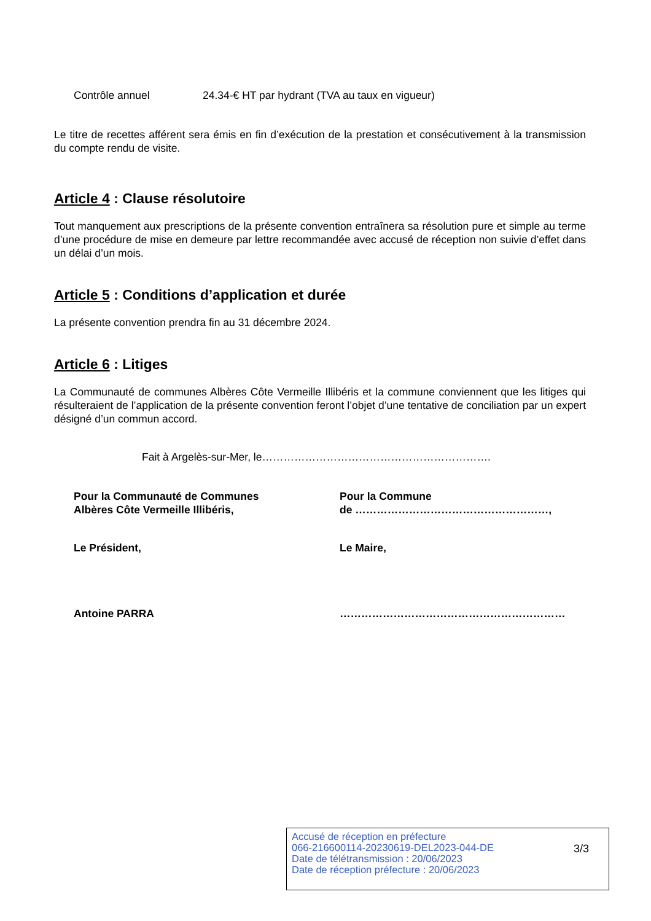Contrôle annuel 24.34-€ HT par hydrant (TVA au taux en vigueur)
Le titre de recettes afférent sera émis en fin d’exécution de la prestation et consécutivement à la transmission du compte rendu de visite.
Article 4 : Clause résolutoire
Tout manquement aux prescriptions de la présente convention entraînera sa résolution pure et simple au terme d’une procédure de mise en demeure par lettre recommandée avec accusé de réception non suivie d’effet dans un délai d’un mois.
Article 5 : Conditions d’application et durée
La présente convention prendra fin au 31 décembre 2024.
Article 6 : Litiges
La Communauté de communes Albères Côte Vermeille Illibéris et la commune conviennent que les litiges qui résulteraient de l’application de la présente convention feront l’objet d’une tentative de conciliation par un expert désigné d’un commun accord.
Fait à Argelès-sur-Mer, le……………………………………………………….
Pour la Communauté de Communes
Albères Côte Vermeille Illibéris,
Pour la Commune
de ………………………………………………,
Le Président, Le Maire,
Antoine PARRA ………………………………………………………
Accusé de réception en préfecture
066-216600114-20230619-DEL2023-044-DE
Date de télétransmission : 20/06/2023
Date de réception préfecture : 20/06/2023
3/3